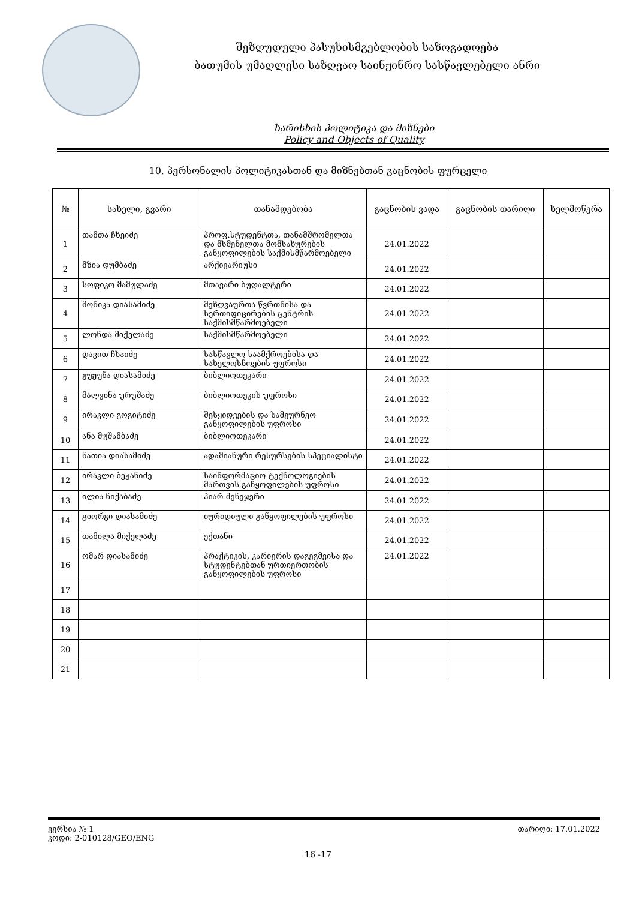შეზღუდული პასუხისმგებლობის საზოგადოება
ბათუმის უმაღლესი საზღვაო საინჟინრო სასწავლებელი ანრი
ხარისხის პოლიტიკა და მიზნები
Policy and Objects of Quality
10. პერსონალის პოლიტიკასთან და მიზნებთან გაცნობის ფურცელი
| № | სახელი, გვარი | თანამდებობა | გაცნობის ვადა | გაცნობის თარიღი | ხელმოწერა |
| --- | --- | --- | --- | --- | --- |
| 1 | თამთა ჩხეიძე | პროფ.სტუდენტთა, თანამშრომელთა და მსმენელთა მომსახურების განყოფილების საქმისმწარმოებელი | 24.01.2022 | | |
| 2 | მზია დუმბაძე | არქივარიუსი | 24.01.2022 | | |
| 3 | სოფიკო მამულაძე | მთავარი ბუღალტერი | 24.01.2022 | | |
| 4 | მონიკა დიასამიძე | მეზღვაურთა წვრთნისა და სერთიფიცირების ცენტრის საქმისმწარმოებელი | 24.01.2022 | | |
| 5 | ლონდა მიქელაძე | საქმისმწარმოებელი | 24.01.2022 | | |
| 6 | დავით ჩხაიძე | სასწავლო საამქროებისა და სახელოსნოების უფროსი | 24.01.2022 | | |
| 7 | ჟუჟუნა დიასამიძე | ბიბლიოთეკარი | 24.01.2022 | | |
| 8 | მალვინა ურუშაძე | ბიბლიოთეკის უფროსი | 24.01.2022 | | |
| 9 | ირაკლი გოგიტიძე | შესყიდვების და სამეურნეო განყოფილების უფროსი | 24.01.2022 | | |
| 10 | ანა მუშამბაძე | ბიბლიოთეკარი | 24.01.2022 | | |
| 11 | ნათია დიასამიძე | ადამიანური რესურსების სპეციალისტი | 24.01.2022 | | |
| 12 | ირაკლი ბეჟანიძე | საინფორმაციო ტექნოლოგიების მართვის განყოფილების უფროსი | 24.01.2022 | | |
| 13 | ილია ნიქაბაძე | პიარ-მენეჯერი | 24.01.2022 | | |
| 14 | გიორგი დიასამიძე | იურიდიული განყოფილების უფროსი | 24.01.2022 | | |
| 15 | თამილა მიქელაძე | ექთანი | 24.01.2022 | | |
| 16 | ომარ დიასამიძე | პრაქტიკის, კარიერის დაგეგმვისა და სტუდენტებთან ურთიერთობის განყოფილების უფროსი | 24.01.2022 | | |
| 17 | | | | | |
| 18 | | | | | |
| 19 | | | | | |
| 20 | | | | | |
| 21 | | | | | |
ვერსია № 1
კოდი: 2-010128/GEO/ENG
თარიღი: 17.01.2022
16 -17